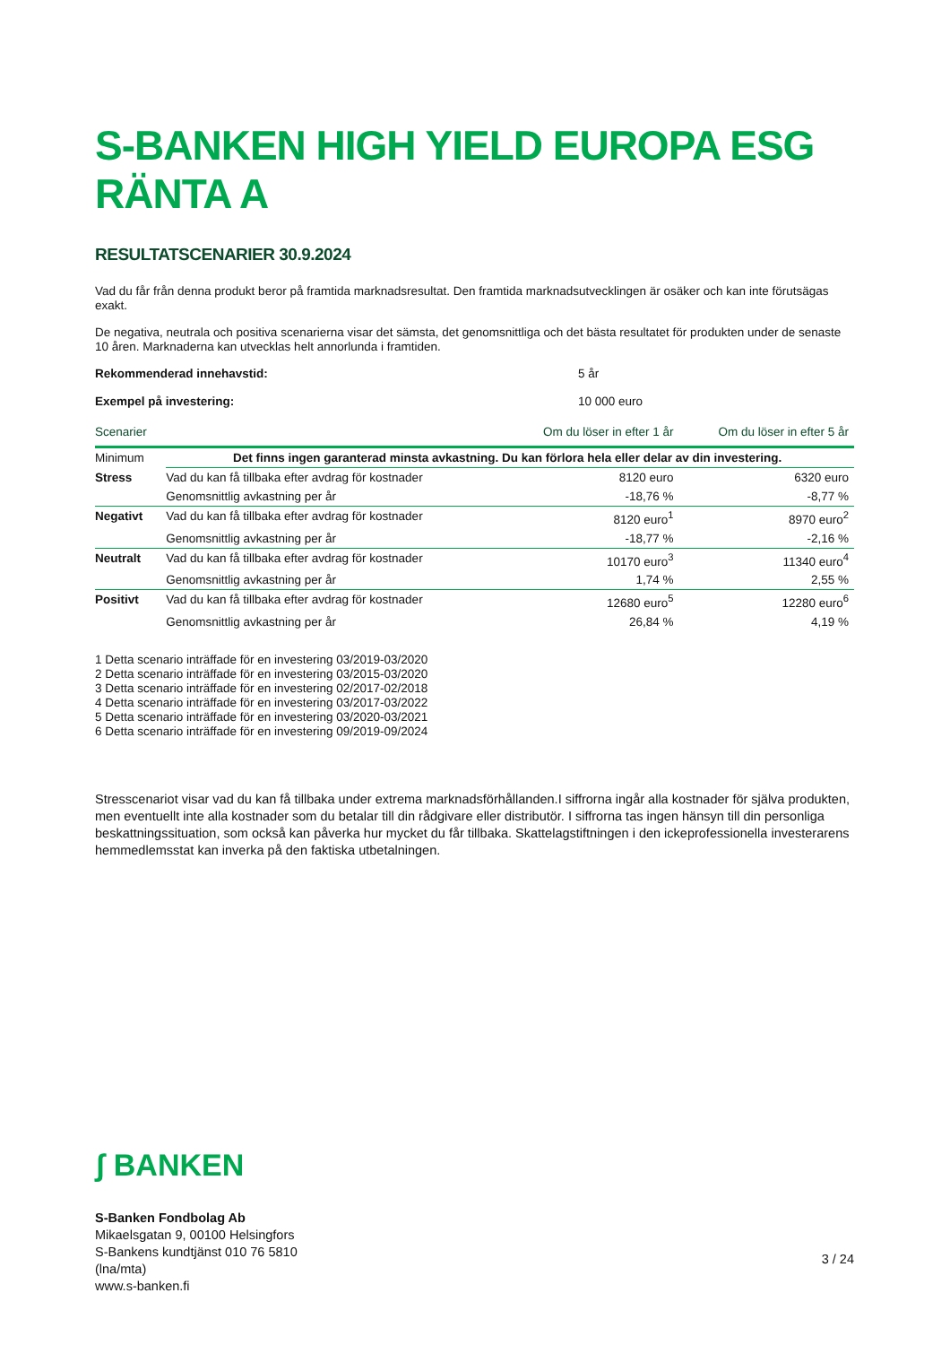S-BANKEN HIGH YIELD EUROPA ESG RÄNTA A
RESULTATSCENARIER 30.9.2024
Vad du får från denna produkt beror på framtida marknadsresultat. Den framtida marknadsutvecklingen är osäker och kan inte förutsägas exakt.
De negativa, neutrala och positiva scenarierna visar det sämsta, det genomsnittliga och det bästa resultatet för produkten under de senaste 10 åren. Marknaderna kan utvecklas helt annorlunda i framtiden.
Rekommenderad innehavstid: 5 år
Exempel på investering: 10 000 euro
| Scenarier | | Om du löser in efter 1 år | Om du löser in efter 5 år |
| --- | --- | --- | --- |
| Minimum | Det finns ingen garanterad minsta avkastning. Du kan förlora hela eller delar av din investering. | | |
| Stress | Vad du kan få tillbaka efter avdrag för kostnader | 8120 euro | 6320 euro |
| | Genomsnittlig avkastning per år | -18,76 % | -8,77 % |
| Negativt | Vad du kan få tillbaka efter avdrag för kostnader | 8120 euro<sup>1</sup> | 8970 euro<sup>2</sup> |
| | Genomsnittlig avkastning per år | -18,77 % | -2,16 % |
| Neutralt | Vad du kan få tillbaka efter avdrag för kostnader | 10170 euro<sup>3</sup> | 11340 euro<sup>4</sup> |
| | Genomsnittlig avkastning per år | 1,74 % | 2,55 % |
| Positivt | Vad du kan få tillbaka efter avdrag för kostnader | 12680 euro<sup>5</sup> | 12280 euro<sup>6</sup> |
| | Genomsnittlig avkastning per år | 26,84 % | 4,19 % |
1 Detta scenario inträffade för en investering 03/2019-03/2020
2 Detta scenario inträffade för en investering 03/2015-03/2020
3 Detta scenario inträffade för en investering 02/2017-02/2018
4 Detta scenario inträffade för en investering 03/2017-03/2022
5 Detta scenario inträffade för en investering 03/2020-03/2021
6 Detta scenario inträffade för en investering 09/2019-09/2024
Stresscenariot visar vad du kan få tillbaka under extrema marknadsförhållanden.I siffrorna ingår alla kostnader för själva produkten, men eventuellt inte alla kostnader som du betalar till din rådgivare eller distributör. I siffrorna tas ingen hänsyn till din personliga beskattningssituation, som också kan påverka hur mycket du får tillbaka. Skattelagstiftningen i den ickeprofessionella investerarens hemmedlemsstat kan inverka på den faktiska utbetalningen.
ʃ BANKEN
S-Banken Fondbolag Ab
Mikaelsgatan 9, 00100 Helsingfors
S-Bankens kundtjänst 010 76 5810
(lna/mta)
www.s-banken.fi
3 / 24